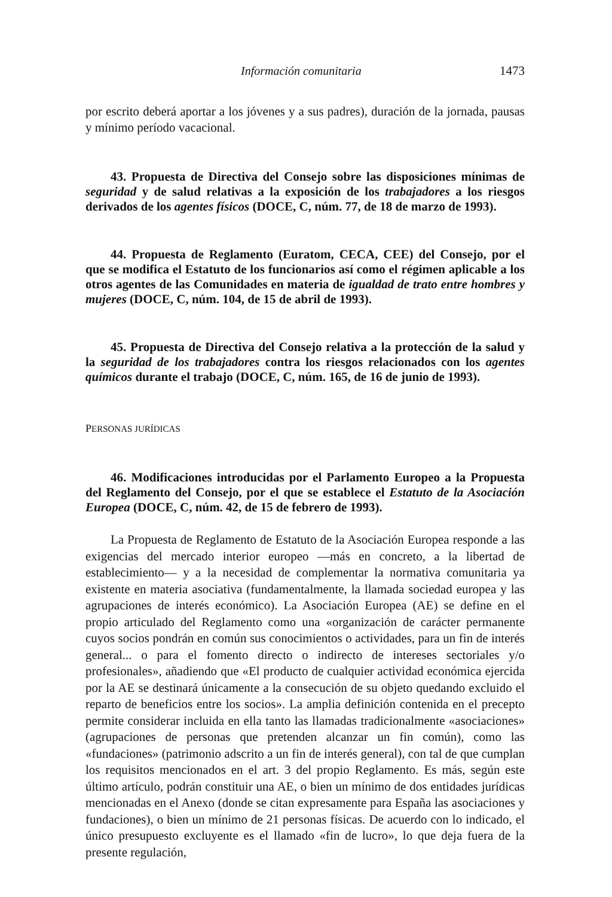Información comunitaria 1473
por escrito deberá aportar a los jóvenes y a sus padres), duración de la jornada, pausas y mínimo período vacacional.
43. Propuesta de Directiva del Consejo sobre las disposiciones mínimas de seguridad y de salud relativas a la exposición de los trabajadores a los riesgos derivados de los agentes físicos (DOCE, C, núm. 77, de 18 de marzo de 1993).
44. Propuesta de Reglamento (Euratom, CECA, CEE) del Consejo, por el que se modifica el Estatuto de los funcionarios así como el régimen aplicable a los otros agentes de las Comunidades en materia de igualdad de trato entre hombres y mujeres (DOCE, C, núm. 104, de 15 de abril de 1993).
45. Propuesta de Directiva del Consejo relativa a la protección de la salud y la seguridad de los trabajadores contra los riesgos relacionados con los agentes químicos durante el trabajo (DOCE, C, núm. 165, de 16 de junio de 1993).
PERSONAS JURÍDICAS
46. Modificaciones introducidas por el Parlamento Europeo a la Propuesta del Reglamento del Consejo, por el que se establece el Estatuto de la Asociación Europea (DOCE, C, núm. 42, de 15 de febrero de 1993).
La Propuesta de Reglamento de Estatuto de la Asociación Europea responde a las exigencias del mercado interior europeo —más en concreto, a la libertad de establecimiento— y a la necesidad de complementar la normativa comunitaria ya existente en materia asociativa (fundamentalmente, la llamada sociedad europea y las agrupaciones de interés económico). La Asociación Europea (AE) se define en el propio articulado del Reglamento como una «organización de carácter permanente cuyos socios pondrán en común sus conocimientos o actividades, para un fin de interés general... o para el fomento directo o indirecto de intereses sectoriales y/o profesionales», añadiendo que «El producto de cualquier actividad económica ejercida por la AE se destinará únicamente a la consecución de su objeto quedando excluido el reparto de beneficios entre los socios». La amplia definición contenida en el precepto permite considerar incluida en ella tanto las llamadas tradicionalmente «asociaciones» (agrupaciones de personas que pretenden alcanzar un fin común), como las «fundaciones» (patrimonio adscrito a un fin de interés general), con tal de que cumplan los requisitos mencionados en el art. 3 del propio Reglamento. Es más, según este último artículo, podrán constituir una AE, o bien un mínimo de dos entidades jurídicas mencionadas en el Anexo (donde se citan expresamente para España las asociaciones y fundaciones), o bien un mínimo de 21 personas físicas. De acuerdo con lo indicado, el único presupuesto excluyente es el llamado «fin de lucro», lo que deja fuera de la presente regulación,